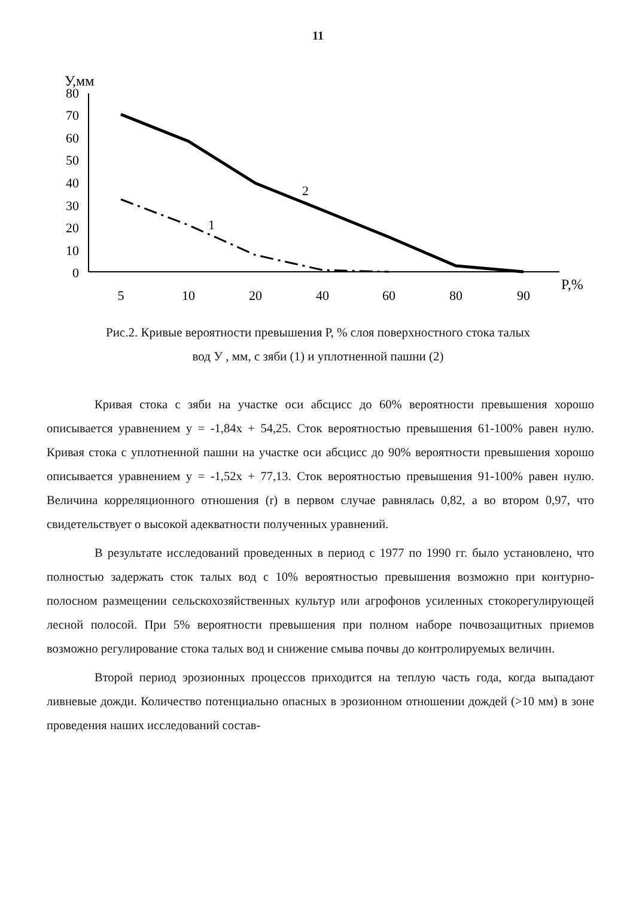11
У,мм
80
70
60
50
40
30
20
10
0
5
10
20
40
60
80
90
P,%
2
1
Рис.2. Кривые вероятности превышения Р, % слоя поверхностного стока талых
вод У , мм, с зяби (1) и уплотненной пашни (2)
Кривая стока с зяби на участке оси абсцисс до 60% вероятности превышения хорошо описывается уравнением у = -1,84х + 54,25. Сток вероятностью превышения 61-100% равен нулю. Кривая стока с уплотненной пашни на участке оси абсцисс до 90% вероятности превышения хорошо описывается уравнением у = -1,52х + 77,13. Сток вероятностью превышения 91-100% равен нулю. Величина корреляционного отношения (r) в первом случае равнялась 0,82, а во втором 0,97, что свидетельствует о высокой адекватности полученных уравнений.
В результате исследований проведенных в период с 1977 по 1990 гг. было установлено, что полностью задержать сток талых вод с 10% вероятностью превышения возможно при контурно-полосном размещении сельскохозяйственных культур или агрофонов усиленных стокорегулирующей лесной полосой. При 5% вероятности превышения при полном наборе почвозащитных приемов возможно регулирование стока талых вод и снижение смыва почвы до контролируемых величин.
Второй период эрозионных процессов приходится на теплую часть года, когда выпадают ливневые дожди. Количество потенциально опасных в эрозионном отношении дождей (>10 мм) в зоне проведения наших исследований состав-